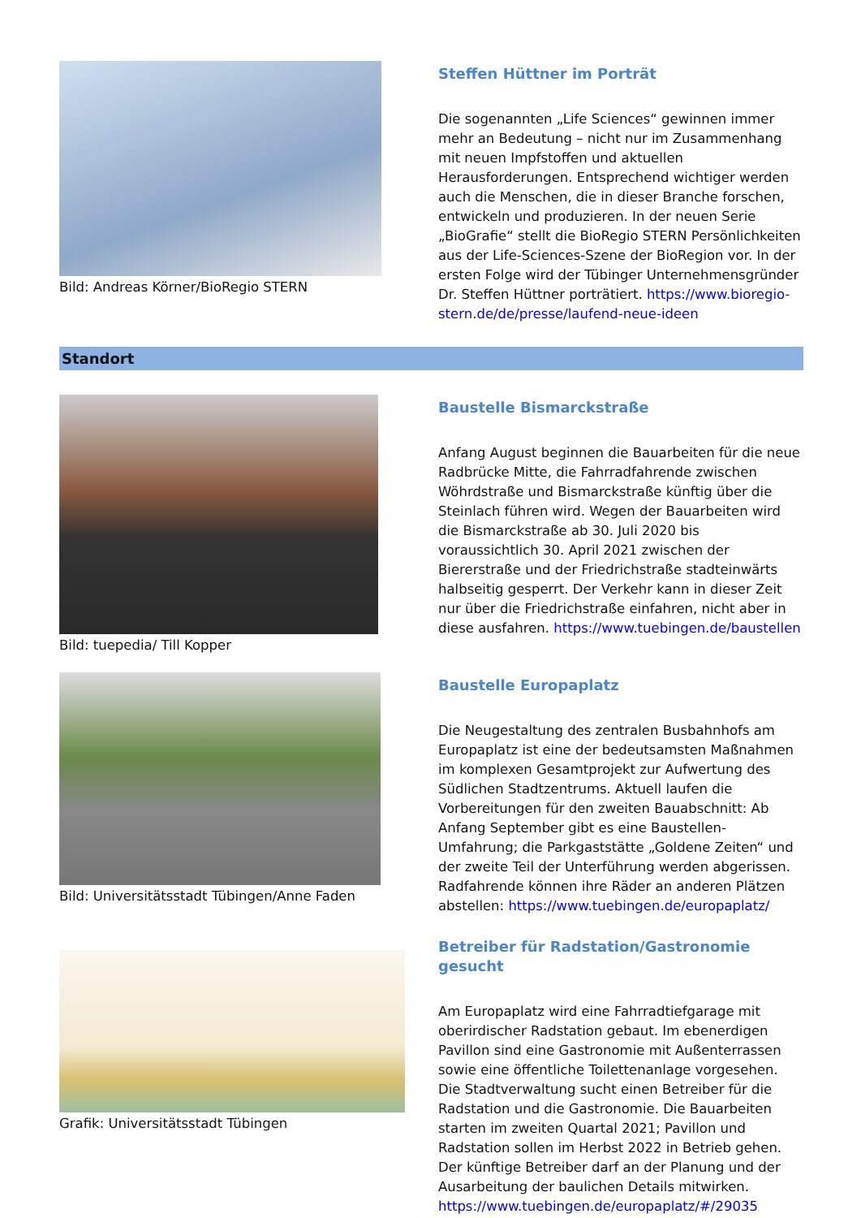Bild: Andreas Körner/BioRegio STERN
Steffen Hüttner im Porträt
Die sogenannten „Life Sciences“ gewinnen immer mehr an Bedeutung – nicht nur im Zusammenhang mit neuen Impfstoffen und aktuellen Herausforderungen. Entsprechend wichtiger werden auch die Menschen, die in dieser Branche forschen, entwickeln und produzieren. In der neuen Serie „BioGrafie“ stellt die BioRegio STERN Persönlichkeiten aus der Life-Sciences-Szene der BioRegion vor. In der ersten Folge wird der Tübinger Unternehmensgründer Dr. Steffen Hüttner porträtiert. https://www.bioregio-stern.de/de/presse/laufend-neue-ideen
Standort
Bild: tuepedia/ Till Kopper
Baustelle Bismarckstraße
Anfang August beginnen die Bauarbeiten für die neue Radbrücke Mitte, die Fahrradfahrende zwischen Wöhrdstraße und Bismarckstraße künftig über die Steinlach führen wird. Wegen der Bauarbeiten wird die Bismarckstraße ab 30. Juli 2020 bis voraussichtlich 30. April 2021 zwischen der Biererstraße und der Friedrichstraße stadteinwärts halbseitig gesperrt. Der Verkehr kann in dieser Zeit nur über die Friedrichstraße einfahren, nicht aber in diese ausfahren. https://www.tuebingen.de/baustellen
Bild: Universitätsstadt Tübingen/Anne Faden
Baustelle Europaplatz
Die Neugestaltung des zentralen Busbahnhofs am Europaplatz ist eine der bedeutsamsten Maßnahmen im komplexen Gesamtprojekt zur Aufwertung des Südlichen Stadtzentrums. Aktuell laufen die Vorbereitungen für den zweiten Bauabschnitt: Ab Anfang September gibt es eine Baustellen-Umfahrung; die Parkgaststätte „Goldene Zeiten“ und der zweite Teil der Unterführung werden abgerissen. Radfahrende können ihre Räder an anderen Plätzen abstellen: https://www.tuebingen.de/europaplatz/
Grafik: Universitätsstadt Tübingen
Betreiber für Radstation/Gastronomie gesucht
Am Europaplatz wird eine Fahrradtiefgarage mit oberirdischer Radstation gebaut. Im ebenerdigen Pavillon sind eine Gastronomie mit Außenterrassen sowie eine öffentliche Toilettenanlage vorgesehen. Die Stadtverwaltung sucht einen Betreiber für die Radstation und die Gastronomie. Die Bauarbeiten starten im zweiten Quartal 2021; Pavillon und Radstation sollen im Herbst 2022 in Betrieb gehen. Der künftige Betreiber darf an der Planung und der Ausarbeitung der baulichen Details mitwirken. https://www.tuebingen.de/europaplatz/#/29035